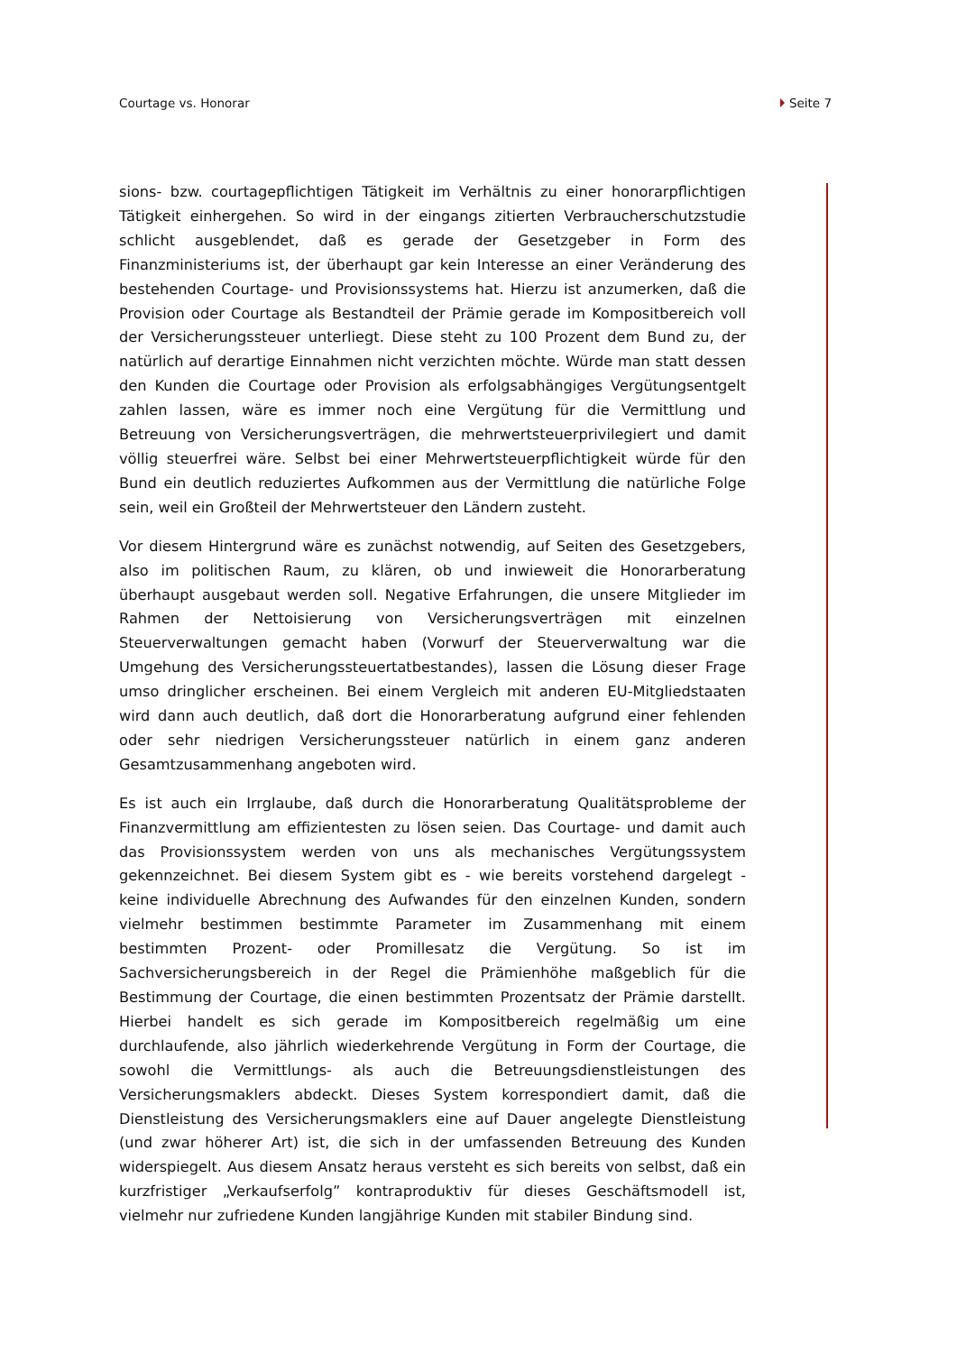Courtage vs. Honorar Seite 7
sions- bzw. courtagepflichtigen Tätigkeit im Verhältnis zu einer honorarpflichtigen Tätigkeit einhergehen. So wird in der eingangs zitierten Verbraucherschutzstudie schlicht ausgeblendet, daß es gerade der Gesetzgeber in Form des Finanzministeriums ist, der überhaupt gar kein Interesse an einer Veränderung des bestehenden Courtage- und Provisionssystems hat. Hierzu ist anzumerken, daß die Provision oder Courtage als Bestandteil der Prämie gerade im Kompositbereich voll der Versicherungssteuer unterliegt. Diese steht zu 100 Prozent dem Bund zu, der natürlich auf derartige Einnahmen nicht verzichten möchte. Würde man statt dessen den Kunden die Courtage oder Provision als erfolgsabhängiges Vergütungsentgelt zahlen lassen, wäre es immer noch eine Vergütung für die Vermittlung und Betreuung von Versicherungsverträgen, die mehrwertsteuerprivilegiert und damit völlig steuerfrei wäre. Selbst bei einer Mehrwertsteuerpflichtigkeit würde für den Bund ein deutlich reduziertes Aufkommen aus der Vermittlung die natürliche Folge sein, weil ein Großteil der Mehrwertsteuer den Ländern zusteht.
Vor diesem Hintergrund wäre es zunächst notwendig, auf Seiten des Gesetzgebers, also im politischen Raum, zu klären, ob und inwieweit die Honorarberatung überhaupt ausgebaut werden soll. Negative Erfahrungen, die unsere Mitglieder im Rahmen der Nettoisierung von Versicherungsverträgen mit einzelnen Steuerverwaltungen gemacht haben (Vorwurf der Steuerverwaltung war die Umgehung des Versicherungssteuertatbestandes), lassen die Lösung dieser Frage umso dringlicher erscheinen. Bei einem Vergleich mit anderen EU-Mitgliedstaaten wird dann auch deutlich, daß dort die Honorarberatung aufgrund einer fehlenden oder sehr niedrigen Versicherungssteuer natürlich in einem ganz anderen Gesamtzusammenhang angeboten wird.
Es ist auch ein Irrglaube, daß durch die Honorarberatung Qualitätsprobleme der Finanzvermittlung am effizientesten zu lösen seien. Das Courtage- und damit auch das Provisionssystem werden von uns als mechanisches Vergütungssystem gekennzeichnet. Bei diesem System gibt es - wie bereits vorstehend dargelegt - keine individuelle Abrechnung des Aufwandes für den einzelnen Kunden, sondern vielmehr bestimmen bestimmte Parameter im Zusammenhang mit einem bestimmten Prozent- oder Promillesatz die Vergütung. So ist im Sachversicherungsbereich in der Regel die Prämienhöhe maßgeblich für die Bestimmung der Courtage, die einen bestimmten Prozentsatz der Prämie darstellt. Hierbei handelt es sich gerade im Kompositbereich regelmäßig um eine durchlaufende, also jährlich wiederkehrende Vergütung in Form der Courtage, die sowohl die Vermittlungs- als auch die Betreuungsdienstleistungen des Versicherungsmaklers abdeckt. Dieses System korrespondiert damit, daß die Dienstleistung des Versicherungsmaklers eine auf Dauer angelegte Dienstleistung (und zwar höherer Art) ist, die sich in der umfassenden Betreuung des Kunden widerspiegelt. Aus diesem Ansatz heraus versteht es sich bereits von selbst, daß ein kurzfristiger „Verkaufserfolg” kontraproduktiv für dieses Geschäftsmodell ist, vielmehr nur zufriedene Kunden langjährige Kunden mit stabiler Bindung sind.